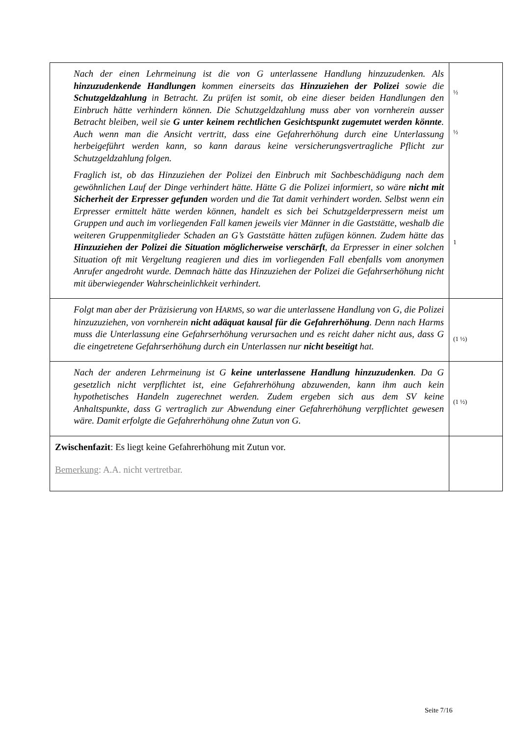| Nach der einen Lehrmeinung ist die von G unterlassene Handlung hinzuzudenken. Als hinzuzudenkende Handlungen kommen einerseits das Hinzuziehen der Polizei sowie die Schutzgeldzahlung in Betracht. Zu prüfen ist somit, ob eine dieser beiden Handlungen den Einbruch hätte verhindern können. Die Schutzgeldzahlung muss aber von vornherein ausser Betracht bleiben, weil sie G unter keinem rechtlichen Gesichtspunkt zugemutet werden könnte . Auch wenn man die Ansicht vertritt, dass eine Gefahrerhöhung durch eine Unterlassung herbeigeführt werden kann, so kann daraus keine versicherungsvertragliche Pflicht zur Schutzgeldzahlung folgen. Fraglich ist, ob das Hinzuziehen der Polizei den Einbruch mit Sachbeschädigung nach dem gewöhnlichen Lauf der Dinge verhindert hätte. Hätte G die Polizei informiert, so wäre nicht mit Sicherheit der Erpresser gefunden worden und die Tat damit verhindert worden. Selbst wenn ein Erpresser ermittelt hätte werden können, handelt es sich bei Schutzgelderpressern meist um Gruppen und auch im vorliegenden Fall kamen jeweils vier Männer in die Gaststätte, weshalb die weiteren Gruppenmitglieder Schaden an G’s Gaststätte hätten zufügen können. Zudem hätte das Hinzuziehen der Polizei die Situation möglicherweise verschärft , da Erpresser in einer solchen Situation oft mit Vergeltung reagieren und dies im vorliegenden Fall ebenfalls vom anonymen Anrufer angedroht wurde. Demnach hätte das Hinzuziehen der Polizei die Gefahrserhöhung nicht mit überwiegender Wahrscheinlichkeit verhindert. | ½ ½ 1 |
| Folgt man aber der Präzisierung von H ARMS , so war die unterlassene Handlung von G, die Polizei hinzuzuziehen, von vornherein nicht adäquat kausal für die Gefahrerhöhung . Denn nach Harms muss die Unterlassung eine Gefahrserhöhung verursachen und es reicht daher nicht aus, dass G die eingetretene Gefahrserhöhung durch ein Unterlassen nur nicht beseitigt hat. | (1 ½) |
| Nach der anderen Lehrmeinung ist G keine unterlassene Handlung hinzuzudenken . Da G gesetzlich nicht verpflichtet ist, eine Gefahrerhöhung abzuwenden, kann ihm auch kein hypothetisches Handeln zugerechnet werden. Zudem ergeben sich aus dem SV keine Anhaltspunkte, dass G vertraglich zur Abwendung einer Gefahrerhöhung verpflichtet gewesen wäre. Damit erfolgte die Gefahrerhöhung ohne Zutun von G. | (1 ½) |
| Zwischenfazit : Es liegt keine Gefahrerhöhung mit Zutun vor. Bemerkung : A.A. nicht vertretbar. | |
Seite 7/16